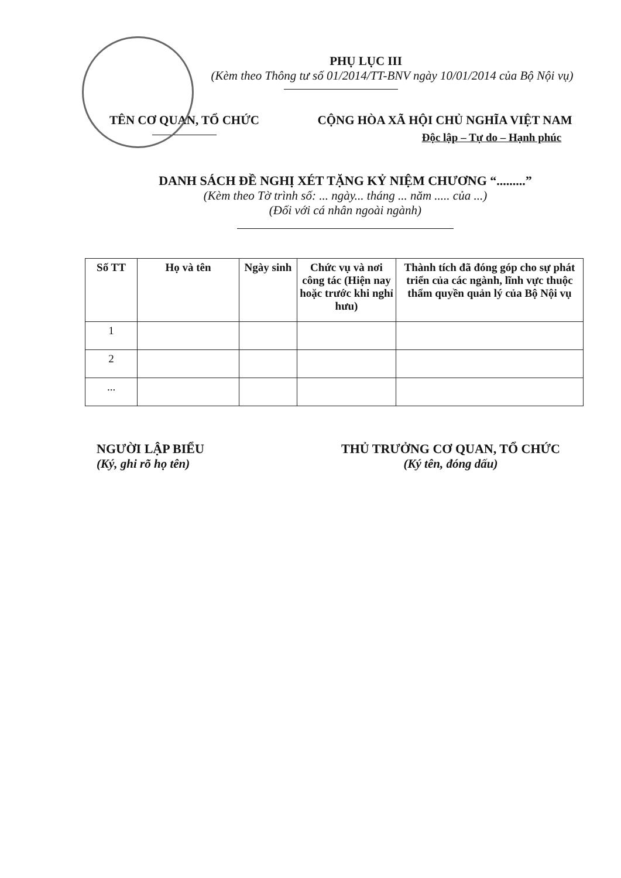PHỤ LỤC III
(Kèm theo Thông tư số 01/2014/TT-BNV ngày 10/01/2014 của Bộ Nội vụ)
TÊN CƠ QUAN, TỔ CHỨC CỘNG HÒA XÃ HỘI CHỦ NGHĨA VIỆT NAM
Độc lập – Tự do – Hạnh phúc
DANH SÁCH ĐỀ NGHỊ XÉT TẶNG KỶ NIỆM CHƯƠNG “.........”
(Kèm theo Tờ trình số: ... ngày... tháng ... năm ..... của ...)
(Đối với cá nhân ngoài ngành)
| Số TT | Họ và tên | Ngày sinh | Chức vụ và nơi công tác (Hiện nay hoặc trước khi nghỉ hưu) | Thành tích đã đóng góp cho sự phát triển của các ngành, lĩnh vực thuộc thẩm quyền quản lý của Bộ Nội vụ |
| --- | --- | --- | --- | --- |
| 1 | | | | |
| 2 | | | | |
| ... | | | | |
NGƯỜI LẬP BIỂU
(Ký, ghi rõ họ tên)
THỦ TRƯỞNG CƠ QUAN, TỔ CHỨC
(Ký tên, đóng dấu)